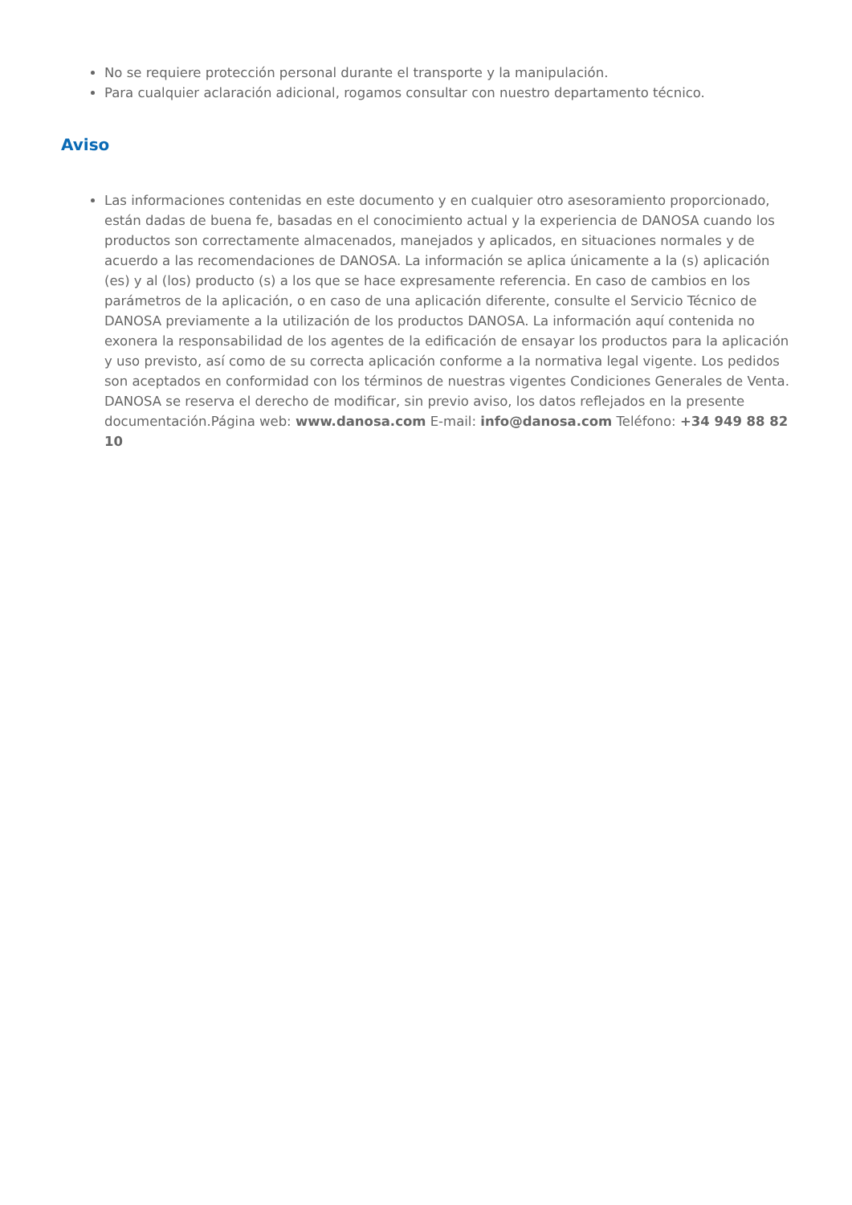No se requiere protección personal durante el transporte y la manipulación.
Para cualquier aclaración adicional, rogamos consultar con nuestro departamento técnico.
Aviso
Las informaciones contenidas en este documento y en cualquier otro asesoramiento proporcionado, están dadas de buena fe, basadas en el conocimiento actual y la experiencia de DANOSA cuando los productos son correctamente almacenados, manejados y aplicados, en situaciones normales y de acuerdo a las recomendaciones de DANOSA. La información se aplica únicamente a la (s) aplicación (es) y al (los) producto (s) a los que se hace expresamente referencia. En caso de cambios en los parámetros de la aplicación, o en caso de una aplicación diferente, consulte el Servicio Técnico de DANOSA previamente a la utilización de los productos DANOSA. La información aquí contenida no exonera la responsabilidad de los agentes de la edificación de ensayar los productos para la aplicación y uso previsto, así como de su correcta aplicación conforme a la normativa legal vigente. Los pedidos son aceptados en conformidad con los términos de nuestras vigentes Condiciones Generales de Venta. DANOSA se reserva el derecho de modificar, sin previo aviso, los datos reflejados en la presente documentación.Página web: www.danosa.com E-mail: info@danosa.com Teléfono: +34 949 88 82 10